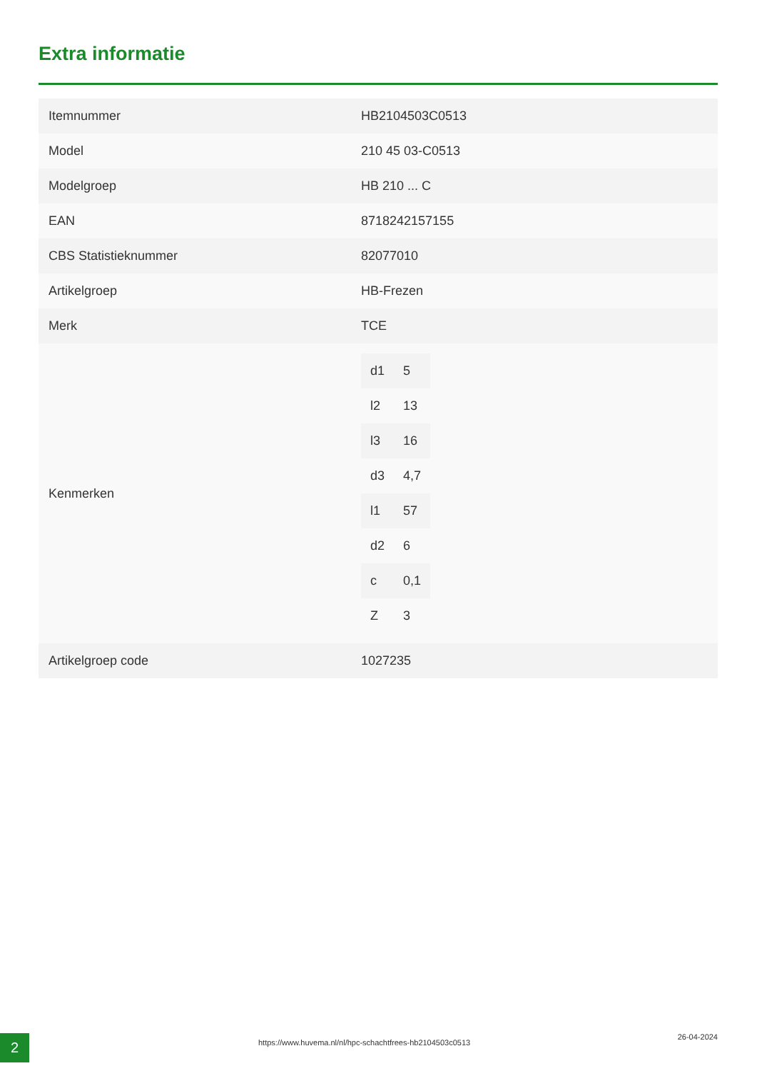Extra informatie
| Itemnummer | HB2104503C0513 |
| Model | 210 45 03-C0513 |
| Modelgroep | HB 210 ... C |
| EAN | 8718242157155 |
| CBS Statistieknummer | 82077010 |
| Artikelgroep | HB-Frezen |
| Merk | TCE |
| Kenmerken | / d1 / 5 / / l2 / 13 / / l3 / 16 / / d3 / 4,7 / / l1 / 57 / / d2 / 6 / / c / 0,1 / / Z / 3 / |
| Artikelgroep code | 1027235 |
2
https://www.huvema.nl/nl/hpc-schachtfrees-hb2104503c0513
26-04-2024